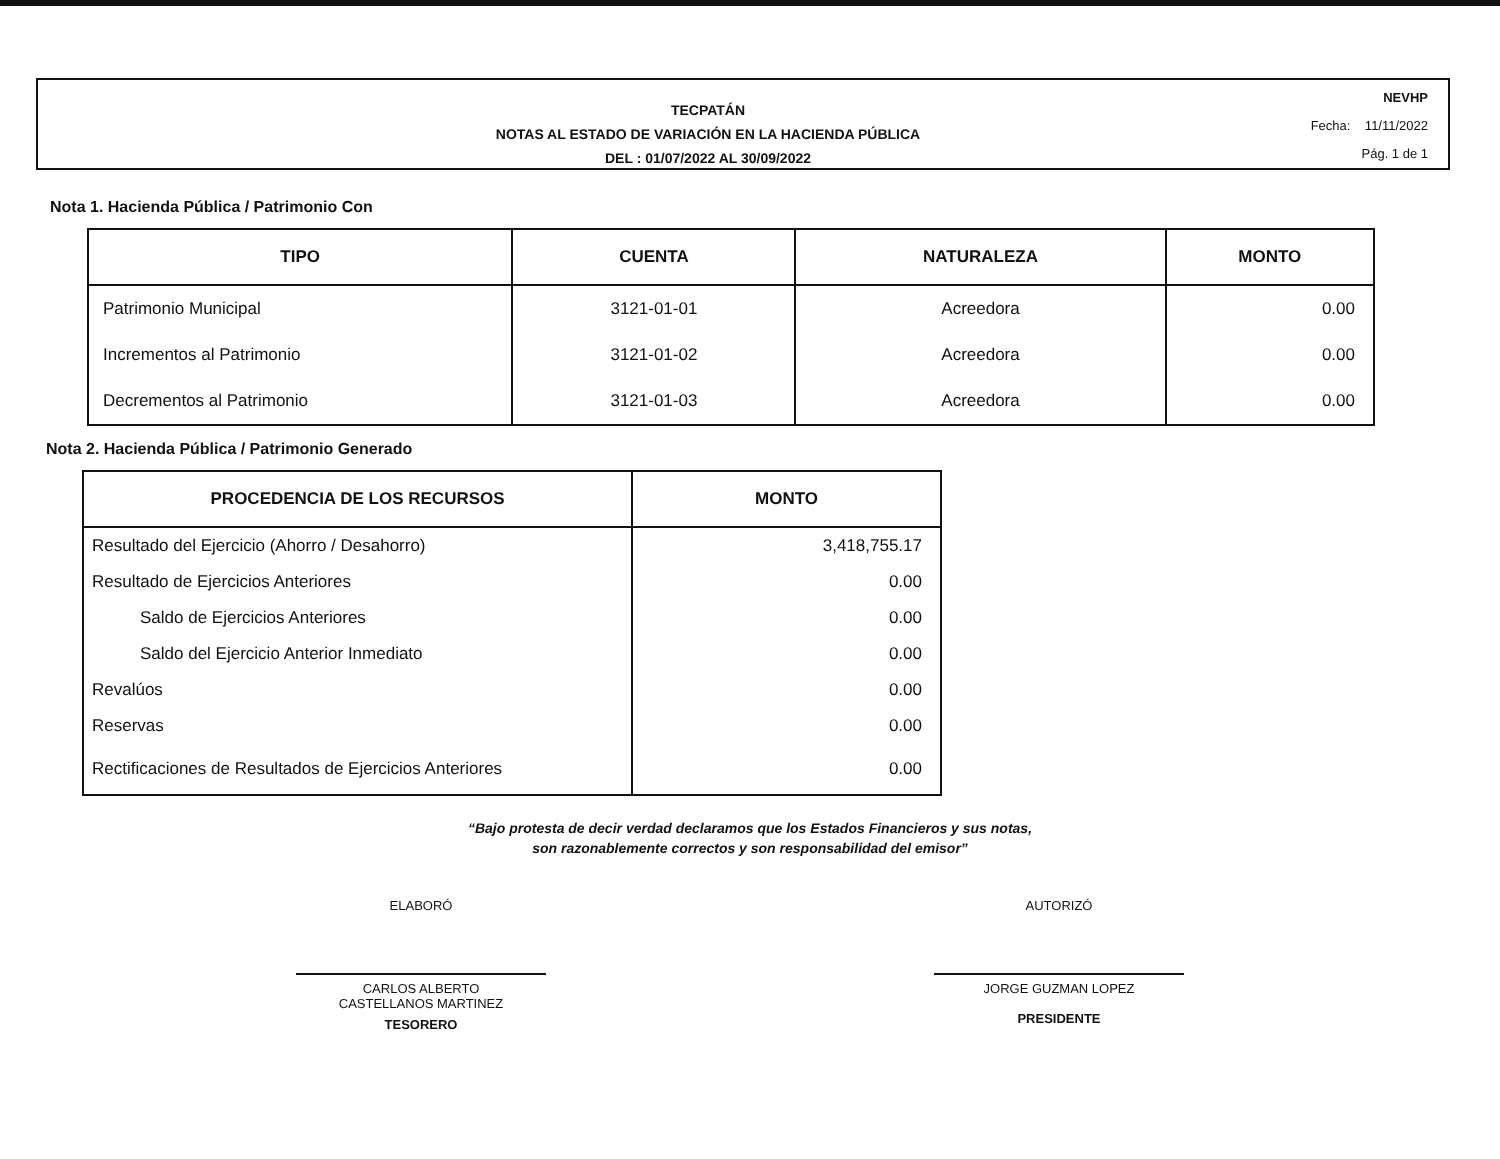TECPATÁN
NOTAS AL ESTADO DE VARIACIÓN EN LA HACIENDA PÚBLICA
DEL : 01/07/2022 AL 30/09/2022
NEVHP
Fecha: 11/11/2022
Pág. 1 de 1
Nota 1. Hacienda Pública / Patrimonio Con
| TIPO | CUENTA | NATURALEZA | MONTO |
| --- | --- | --- | --- |
| Patrimonio Municipal | 3121-01-01 | Acreedora | 0.00 |
| Incrementos al Patrimonio | 3121-01-02 | Acreedora | 0.00 |
| Decrementos al Patrimonio | 3121-01-03 | Acreedora | 0.00 |
Nota 2. Hacienda Pública / Patrimonio Generado
| PROCEDENCIA DE LOS RECURSOS | MONTO |
| --- | --- |
| Resultado del Ejercicio (Ahorro / Desahorro) | 3,418,755.17 |
| Resultado de Ejercicios Anteriores | 0.00 |
| Saldo de Ejercicios Anteriores | 0.00 |
| Saldo del Ejercicio Anterior Inmediato | 0.00 |
| Revalúos | 0.00 |
| Reservas | 0.00 |
| Rectificaciones de Resultados de Ejercicios Anteriores | 0.00 |
“Bajo protesta de decir verdad declaramos que los Estados Financieros y sus notas,
son razonablemente correctos y son responsabilidad del emisor”
ELABORÓ
CARLOS ALBERTO
CASTELLANOS MARTINEZ
TESORERO
AUTORIZÓ
JORGE GUZMAN LOPEZ
PRESIDENTE